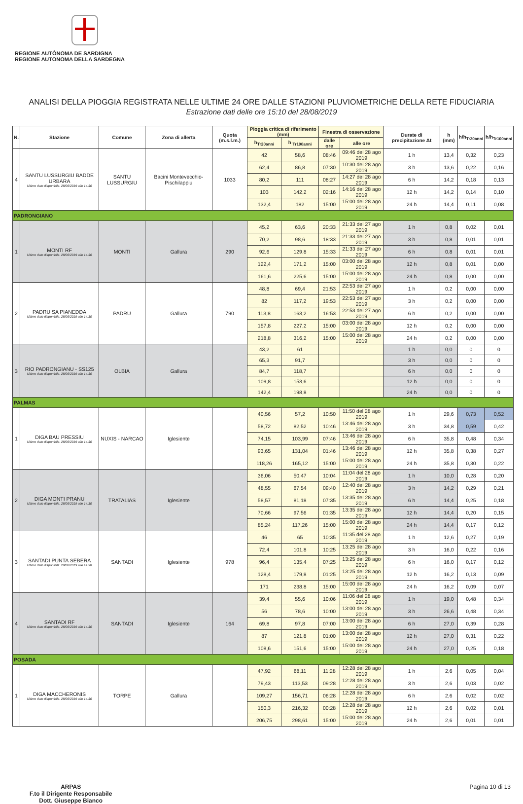REGIONE AUTÒNOMA DE SARDIGNA
REGIONE AUTONOMA DELLA SARDEGNA
ANALISI DELLA PIOGGIA REGISTRATA NELLE ULTIME 24 ORE DALLE STAZIONI PLUVIOMETRICHE DELLA RETE FIDUCIARIA
Estrazione dati delle ore 15:10 del 28/08/2019
| N. | Stazione | Comune | Zona di allerta | Quota (m.s.l.m.) | Pioggia critica di riferimento (mm) | | Finestra di osservazione | | Durate di precipitazione Δt | h (mm) | h/h<sub>Tr20anni</sub> | h/h<sub>Tr100anni</sub> |
| --- | --- | --- | --- | --- | --- | --- | --- | --- | --- | --- | --- | --- |
| | | | | | h<sub>Tr20anni</sub> | h <sub>Tr100anni</sub> | dalle ore | alle ore | | | | |
| 4 | SANTU LUSSURGIU BADDE URBARA Ultimo dato disponibile: 28/08/2019 alle 14:30 | SANTU LUSSURGIU | Bacini Montevecchio-Pischilappiu | 1033 | 42 | 58,6 | 08:46 | 09:46 del 28 ago 2019 | 1 h | 13,4 | 0,32 | 0,23 |
| | | | | | 62,4 | 86,8 | 07:30 | 10:30 del 28 ago 2019 | 3 h | 13,6 | 0,22 | 0,16 |
| | | | | | 80,2 | 111 | 08:27 | 14:27 del 28 ago 2019 | 6 h | 14,2 | 0,18 | 0,13 |
| | | | | | 103 | 142,2 | 02:16 | 14:16 del 28 ago 2019 | 12 h | 14,2 | 0,14 | 0,10 |
| | | | | | 132,4 | 182 | 15:00 | 15:00 del 28 ago 2019 | 24 h | 14,4 | 0,11 | 0,08 |
| PADRONGIANO | | | | | | | | | | | | |
| 1 | MONTI RF Ultimo dato disponibile: 28/08/2019 alle 14:30 | MONTI | Gallura | 290 | 45,2 | 63,6 | 20:33 | 21:33 del 27 ago 2019 | 1 h | 0,8 | 0,02 | 0,01 |
| | | | | | 70,2 | 98,6 | 18:33 | 21:33 del 27 ago 2019 | 3 h | 0,8 | 0,01 | 0,01 |
| | | | | | 92,6 | 129,8 | 15:33 | 21:33 del 27 ago 2019 | 6 h | 0,8 | 0,01 | 0,01 |
| | | | | | 122,4 | 171,2 | 15:00 | 03:00 del 28 ago 2019 | 12 h | 0,8 | 0,01 | 0,00 |
| | | | | | 161,6 | 225,6 | 15:00 | 15:00 del 28 ago 2019 | 24 h | 0,8 | 0,00 | 0,00 |
| 2 | PADRU SA PIANEDDA Ultimo dato disponibile: 28/08/2019 alle 14:30 | PADRU | Gallura | 790 | 48,8 | 69,4 | 21:53 | 22:53 del 27 ago 2019 | 1 h | 0,2 | 0,00 | 0,00 |
| | | | | | 82 | 117,2 | 19:53 | 22:53 del 27 ago 2019 | 3 h | 0,2 | 0,00 | 0,00 |
| | | | | | 113,8 | 163,2 | 16:53 | 22:53 del 27 ago 2019 | 6 h | 0,2 | 0,00 | 0,00 |
| | | | | | 157,8 | 227,2 | 15:00 | 03:00 del 28 ago 2019 | 12 h | 0,2 | 0,00 | 0,00 |
| | | | | | 218,8 | 316,2 | 15:00 | 15:00 del 28 ago 2019 | 24 h | 0,2 | 0,00 | 0,00 |
| 3 | RIO PADRONGIANU - SS125 Ultimo dato disponibile: 28/08/2019 alle 14:30 | OLBIA | Gallura | | 43,2 | 61 | | | 1 h | 0,0 | 0 | 0 |
| | | | | | 65,3 | 91,7 | | | 3 h | 0,0 | 0 | 0 |
| | | | | | 84,7 | 118,7 | | | 6 h | 0,0 | 0 | 0 |
| | | | | | 109,8 | 153,6 | | | 12 h | 0,0 | 0 | 0 |
| | | | | | 142,4 | 198,8 | | | 24 h | 0,0 | 0 | 0 |
| PALMAS | | | | | | | | | | | | |
| 1 | DIGA BAU PRESSIU Ultimo dato disponibile: 28/08/2019 alle 14:30 | NUXIS - NARCAO | Iglesiente | | 40,56 | 57,2 | 10:50 | 11:50 del 28 ago 2019 | 1 h | 29,6 | 0,73 | 0,52 |
| | | | | | 58,72 | 82,52 | 10:46 | 13:46 del 28 ago 2019 | 3 h | 34,8 | 0,59 | 0,42 |
| | | | | | 74,15 | 103,99 | 07:46 | 13:46 del 28 ago 2019 | 6 h | 35,8 | 0,48 | 0,34 |
| | | | | | 93,65 | 131,04 | 01:46 | 13:46 del 28 ago 2019 | 12 h | 35,8 | 0,38 | 0,27 |
| | | | | | 118,26 | 165,12 | 15:00 | 15:00 del 28 ago 2019 | 24 h | 35,8 | 0,30 | 0,22 |
| 2 | DIGA MONTI PRANU Ultimo dato disponibile: 28/08/2019 alle 14:30 | TRATALIAS | Iglesiente | | 36,06 | 50,47 | 10:04 | 11:04 del 28 ago 2019 | 1 h | 10,0 | 0,28 | 0,20 |
| | | | | | 48,55 | 67,54 | 09:40 | 12:40 del 28 ago 2019 | 3 h | 14,2 | 0,29 | 0,21 |
| | | | | | 58,57 | 81,18 | 07:35 | 13:35 del 28 ago 2019 | 6 h | 14,4 | 0,25 | 0,18 |
| | | | | | 70,66 | 97,56 | 01:35 | 13:35 del 28 ago 2019 | 12 h | 14,4 | 0,20 | 0,15 |
| | | | | | 85,24 | 117,26 | 15:00 | 15:00 del 28 ago 2019 | 24 h | 14,4 | 0,17 | 0,12 |
| 3 | SANTADI PUNTA SEBERA Ultimo dato disponibile: 28/08/2019 alle 14:30 | SANTADI | Iglesiente | 978 | 46 | 65 | 10:35 | 11:35 del 28 ago 2019 | 1 h | 12,6 | 0,27 | 0,19 |
| | | | | | 72,4 | 101,8 | 10:25 | 13:25 del 28 ago 2019 | 3 h | 16,0 | 0,22 | 0,16 |
| | | | | | 96,4 | 135,4 | 07:25 | 13:25 del 28 ago 2019 | 6 h | 16,0 | 0,17 | 0,12 |
| | | | | | 128,4 | 179,8 | 01:25 | 13:25 del 28 ago 2019 | 12 h | 16,2 | 0,13 | 0,09 |
| | | | | | 171 | 238,8 | 15:00 | 15:00 del 28 ago 2019 | 24 h | 16,2 | 0,09 | 0,07 |
| 4 | SANTADI RF Ultimo dato disponibile: 28/08/2019 alle 14:30 | SANTADI | Iglesiente | 164 | 39,4 | 55,6 | 10:06 | 11:06 del 28 ago 2019 | 1 h | 19,0 | 0,48 | 0,34 |
| | | | | | 56 | 78,6 | 10:00 | 13:00 del 28 ago 2019 | 3 h | 26,6 | 0,48 | 0,34 |
| | | | | | 69,8 | 97,8 | 07:00 | 13:00 del 28 ago 2019 | 6 h | 27,0 | 0,39 | 0,28 |
| | | | | | 87 | 121,8 | 01:00 | 13:00 del 28 ago 2019 | 12 h | 27,0 | 0,31 | 0,22 |
| | | | | | 108,6 | 151,6 | 15:00 | 15:00 del 28 ago 2019 | 24 h | 27,0 | 0,25 | 0,18 |
| POSADA | | | | | | | | | | | | |
| 1 | DIGA MACCHERONIS Ultimo dato disponibile: 28/08/2019 alle 14:30 | TORPE | Gallura | | 47,92 | 68,11 | 11:28 | 12:28 del 28 ago 2019 | 1 h | 2,6 | 0,05 | 0,04 |
| | | | | | 79,43 | 113,53 | 09:28 | 12:28 del 28 ago 2019 | 3 h | 2,6 | 0,03 | 0,02 |
| | | | | | 109,27 | 156,71 | 06:28 | 12:28 del 28 ago 2019 | 6 h | 2,6 | 0,02 | 0,02 |
| | | | | | 150,3 | 216,32 | 00:28 | 12:28 del 28 ago 2019 | 12 h | 2,6 | 0,02 | 0,01 |
| | | | | | 206,75 | 298,61 | 15:00 | 15:00 del 28 ago 2019 | 24 h | 2,6 | 0,01 | 0,01 |
ARPAS
F.to il Dirigente Responsabile
Dott. Giuseppe Bianco
Pagina 10 di 13